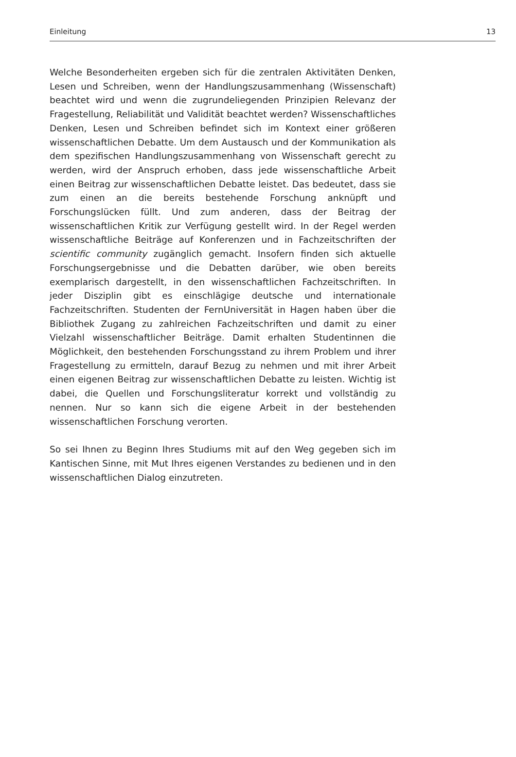Einleitung 13
Welche Besonderheiten ergeben sich für die zentralen Aktivitäten Denken, Lesen und Schreiben, wenn der Handlungszusammenhang (Wissenschaft) beachtet wird und wenn die zugrundeliegenden Prinzipien Relevanz der Fragestellung, Reliabilität und Validität beachtet werden? Wissenschaftliches Denken, Lesen und Schreiben befindet sich im Kontext einer größeren wissenschaftlichen Debatte. Um dem Austausch und der Kommunikation als dem spezifischen Handlungszusammenhang von Wissenschaft gerecht zu werden, wird der Anspruch erhoben, dass jede wissenschaftliche Arbeit einen Beitrag zur wissenschaftlichen Debatte leistet. Das bedeutet, dass sie zum einen an die bereits bestehende Forschung anknüpft und Forschungslücken füllt. Und zum anderen, dass der Beitrag der wissenschaftlichen Kritik zur Verfügung gestellt wird. In der Regel werden wissenschaftliche Beiträge auf Konferenzen und in Fachzeitschriften der scientific community zugänglich gemacht. Insofern finden sich aktuelle Forschungsergebnisse und die Debatten darüber, wie oben bereits exemplarisch dargestellt, in den wissenschaftlichen Fachzeitschriften. In jeder Disziplin gibt es einschlägige deutsche und internationale Fachzeitschriften. Studenten der FernUniversität in Hagen haben über die Bibliothek Zugang zu zahlreichen Fachzeitschriften und damit zu einer Vielzahl wissenschaftlicher Beiträge. Damit erhalten Studentinnen die Möglichkeit, den bestehenden Forschungsstand zu ihrem Problem und ihrer Fragestellung zu ermitteln, darauf Bezug zu nehmen und mit ihrer Arbeit einen eigenen Beitrag zur wissenschaftlichen Debatte zu leisten. Wichtig ist dabei, die Quellen und Forschungsliteratur korrekt und vollständig zu nennen. Nur so kann sich die eigene Arbeit in der bestehenden wissenschaftlichen Forschung verorten.
So sei Ihnen zu Beginn Ihres Studiums mit auf den Weg gegeben sich im Kantischen Sinne, mit Mut Ihres eigenen Verstandes zu bedienen und in den wissenschaftlichen Dialog einzutreten.